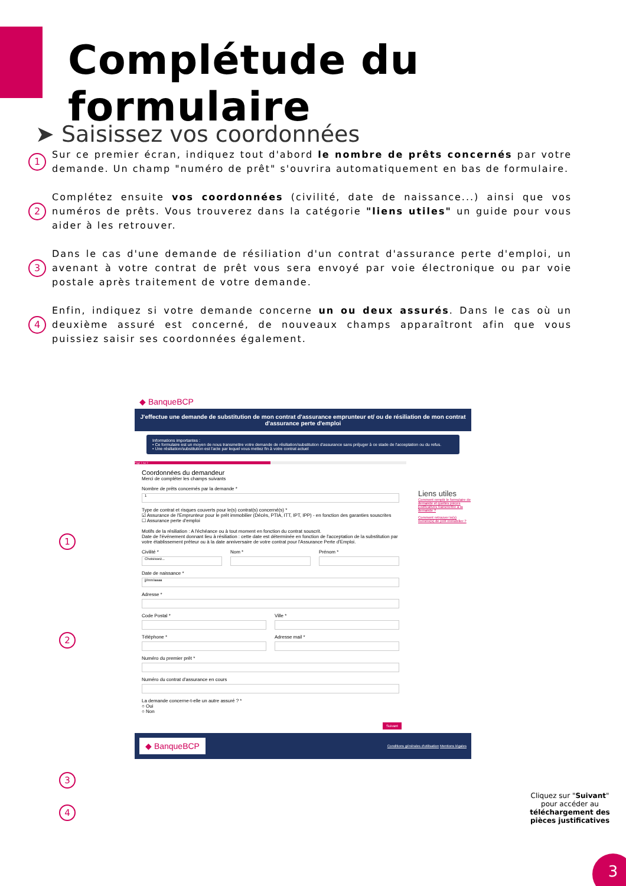Complétude du formulaire
➤ Saisissez vos coordonnées
1
Sur ce premier écran, indiquez tout d'abord le nombre de prêts concernés par votre demande. Un champ "numéro de prêt" s'ouvrira automatiquement en bas de formulaire.
2
Complétez ensuite vos coordonnées (civilité, date de naissance...) ainsi que vos numéros de prêts. Vous trouverez dans la catégorie "liens utiles" un guide pour vous aider à les retrouver.
3
Dans le cas d'une demande de résiliation d'un contrat d'assurance perte d'emploi, un avenant à votre contrat de prêt vous sera envoyé par voie électronique ou par voie postale après traitement de votre demande.
4
Enfin, indiquez si votre demande concerne un ou deux assurés. Dans le cas où un deuxième assuré est concerné, de nouveaux champs apparaîtront afin que vous puissiez saisir ses coordonnées également.
1
2
3
4
◆ BanqueBCP
J'effectue une demande de substitution de mon contrat d'assurance emprunteur et/ ou de résiliation de mon contrat d'assurance perte d'emploi
Informations importantes :
• Ce formulaire est un moyen de nous transmettre votre demande de résiliation/substitution d'assurance sans préjuger à ce stade de l'acceptation ou du refus.
• Une résiliation/substitution est l'acte par lequel vous mettez fin à votre contrat actuel
Liens utiles
Comment remplir le formulaire de demande et quelles pièces justificatives transmettre à la demande ?
Comment retrouver le(s) numéro(s) de prêt immobilier ?
Page 1 sur 2
Coordonnées du demandeur
Merci de compléter les champs suivants
Nombre de prêts concernés par la demande *
1
Type de contrat et risques couverts pour le(s) contrat(s) concerné(s) *
☑ Assurance de l'Emprunteur pour le prêt immobilier (Décès, PTIA, ITT, IPT, IPP) - en fonction des garanties souscrites
☐ Assurance perte d'emploi
Motifs de la résiliation : A l'échéance ou à tout moment en fonction du contrat souscrit.
Date de l'événement donnant lieu à résiliation : cette date est déterminée en fonction de l'acceptation de la substitution par votre établissement prêteur ou à la date anniversaire de votre contrat pour l'Assurance Perte d'Emploi.
Civilité *
Choisissez...
Nom * Prénom *
Date de naissance *
jj/mm/aaaa
Adresse *
Code Postal * Ville *
Téléphone * Adresse mail *
Numéro du premier prêt *
Numéro du contrat d'assurance en cours
La demande concerne-t-elle un autre assuré ? *
○ Oui
○ Non
Suivant
◆ BanqueBCP Conditions générales d'utilisation Mentions légales
Cliquez sur "Suivant" pour accéder au téléchargement des pièces justificatives
3